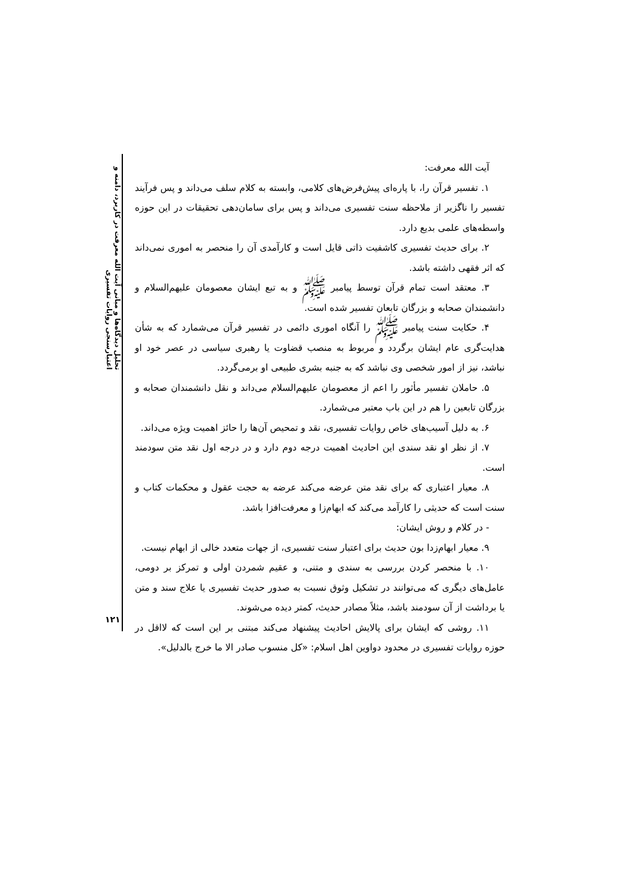تحلیل دیدگاه‌ها و مبانی آیت الله معرفت در کاربرد، دامنه و اعتبارسنجی روایات تفسیری
آیت الله معرفت:
۱. تفسیر قرآن را، با پاره‌ای پیش‌فرض‌های کلامی، وابسته به کلام سلف می‌داند و پس فرآیند تفسیر را ناگزیر از ملاحظه سنت تفسیری می‌داند و پس برای سامان‌دهی تحقیقات در این حوزه واسطه‌های علمی بدیع دارد.
۲. برای حدیث تفسیری کاشفیت ذاتی قایل است و کارآمدی آن را منحصر به اموری نمی‌داند که اثر فقهی داشته باشد.
۳. معتقد است تمام قرآن توسط پیامبر ﷺ و به تبع ایشان معصومان علیهم‌السلام و دانشمندان صحابه و بزرگان تابعان تفسیر شده است.
۴. حکایت سنت پیامبر ﷺ را آنگاه اموری دائمی در تفسیر قرآن می‌شمارد که به شأن هدایت‌گری عام ایشان برگردد و مربوط به منصب قضاوت یا رهبری سیاسی در عصر خود او نباشد، نیز از امور شخصی وی نباشد که به جنبه بشری طبیعی او برمی‌گردد.
۵. حاملان تفسیر مأثور را اعم از معصومان علیهم‌السلام می‌داند و نقل دانشمندان صحابه و بزرگان تابعین را هم در این باب معتبر می‌شمارد.
۶. به دلیل آسیب‌های خاص روایات تفسیری، نقد و تمحیص آن‌ها را حائز اهمیت ویژه می‌داند.
۷. از نظر او نقد سندی این احادیث اهمیت درجه دوم دارد و در درجه اول نقد متن سودمند است.
۸. معیار اعتباری که برای نقد متن عرضه می‌کند عرضه به حجت عقول و محکمات کتاب و سنت است که حدیثی را کارآمد می‌کند که ابهام‌زا و معرفت‌افزا باشد.
- در کلام و روش ایشان:
۹. معیار ابهام‌زدا بون حدیث برای اعتبار سنت تفسیری، از جهات متعدد خالی از ابهام نیست.
۱۰. با منحصر کردن بررسی به سندی و متنی، و عقیم شمردن اولی و تمرکز بر دومی، عامل‌های دیگری که می‌توانند در تشکیل وثوق نسبت به صدور حدیث تفسیری یا علاج سند و متن یا برداشت از آن سودمند باشد، مثلاً مصادر حدیث، کمتر دیده می‌شوند.
۱۱. روشی که ایشان برای پالایش احادیث پیشنهاد می‌کند مبتنی بر این است که لااقل در حوزه روایات تفسیری در محدود دواوین اهل اسلام: «کل منسوب صادر الا ما خرج بالدلیل».
۱۲۱